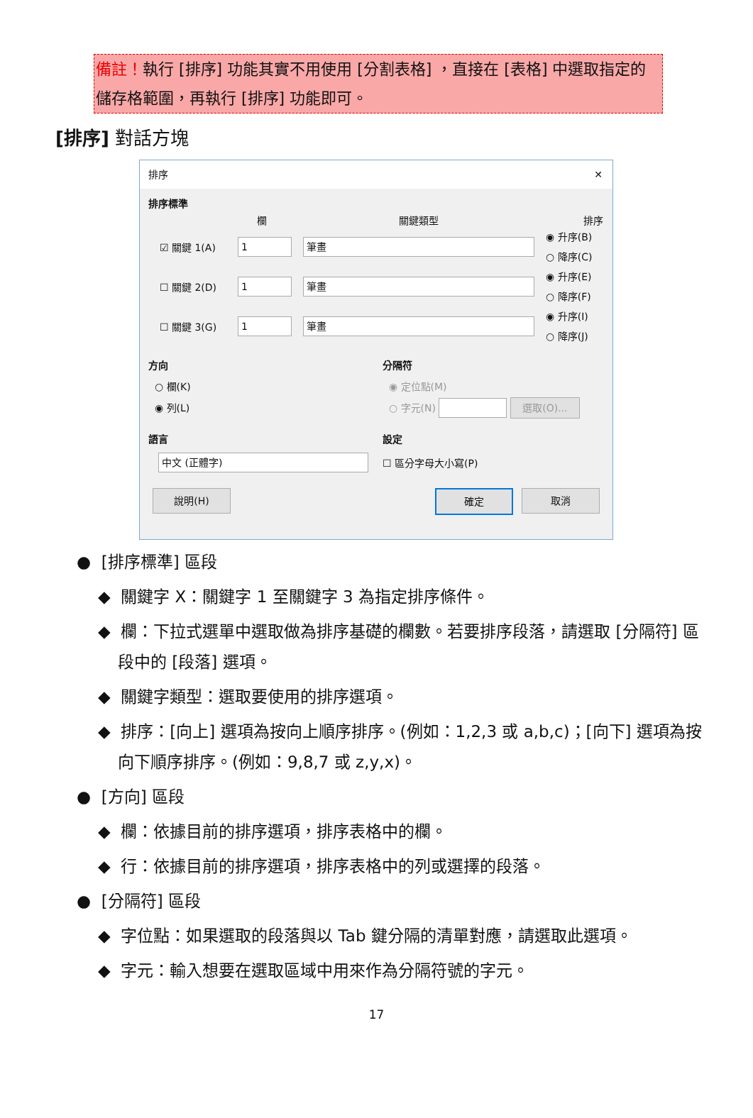備註！執行 [排序] 功能其實不用使用 [分割表格] ，直接在 [表格] 中選取指定的儲存格範圍，再執行 [排序] 功能即可。
[排序] 對話方塊
排序 ✕
排序標準
欄 關鍵類型 排序
☑ 關鍵 1(A) 1 筆畫 ◉ 升序(B)
○ 降序(C)
☐ 關鍵 2(D) 1 筆畫 ◉ 升序(E)
○ 降序(F)
☐ 關鍵 3(G) 1 筆畫 ◉ 升序(I)
○ 降序(J)
方向
○ 欄(K)
◉ 列(L)
分隔符
◉ 定位點(M)
○ 字元(N) 選取(O)...
語言
中文 (正體字)
設定
☐ 區分字母大小寫(P)
說明(H) 確定 取消
● [排序標準] 區段
◆ 關鍵字 X：關鍵字 1 至關鍵字 3 為指定排序條件。
◆ 欄：下拉式選單中選取做為排序基礎的欄數。若要排序段落，請選取 [分隔符] 區段中的 [段落] 選項。
◆ 關鍵字類型：選取要使用的排序選項。
◆ 排序：[向上] 選項為按向上順序排序。(例如：1,2,3 或 a,b,c)；[向下] 選項為按向下順序排序。(例如：9,8,7 或 z,y,x)。
● [方向] 區段
◆ 欄：依據目前的排序選項，排序表格中的欄。
◆ 行：依據目前的排序選項，排序表格中的列或選擇的段落。
● [分隔符] 區段
◆ 字位點：如果選取的段落與以 Tab 鍵分隔的清單對應，請選取此選項。
◆ 字元：輸入想要在選取區域中用來作為分隔符號的字元。
17